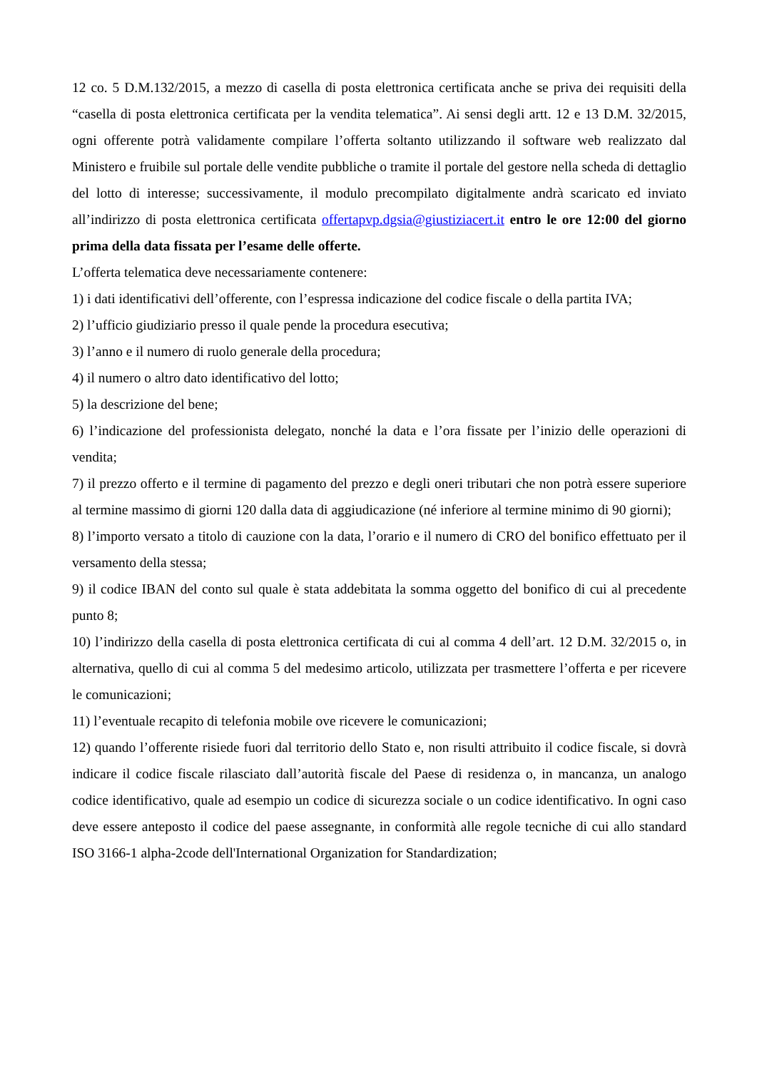12 co. 5 D.M.132/2015, a mezzo di casella di posta elettronica certificata anche se priva dei requisiti della “casella di posta elettronica certificata per la vendita telematica”. Ai sensi degli artt. 12 e 13 D.M. 32/2015, ogni offerente potrà validamente compilare l’offerta soltanto utilizzando il software web realizzato dal Ministero e fruibile sul portale delle vendite pubbliche o tramite il portale del gestore nella scheda di dettaglio del lotto di interesse; successivamente, il modulo precompilato digitalmente andrà scaricato ed inviato all’indirizzo di posta elettronica certificata offertapvp.dgsia@giustiziacert.it entro le ore 12:00 del giorno prima della data fissata per l’esame delle offerte.
L’offerta telematica deve necessariamente contenere:
1) i dati identificativi dell’offerente, con l’espressa indicazione del codice fiscale o della partita IVA;
2) l’ufficio giudiziario presso il quale pende la procedura esecutiva;
3) l’anno e il numero di ruolo generale della procedura;
4) il numero o altro dato identificativo del lotto;
5) la descrizione del bene;
6) l’indicazione del professionista delegato, nonché la data e l’ora fissate per l’inizio delle operazioni di vendita;
7) il prezzo offerto e il termine di pagamento del prezzo e degli oneri tributari che non potrà essere superiore al termine massimo di giorni 120 dalla data di aggiudicazione (né inferiore al termine minimo di 90 giorni);
8) l’importo versato a titolo di cauzione con la data, l’orario e il numero di CRO del bonifico effettuato per il versamento della stessa;
9) il codice IBAN del conto sul quale è stata addebitata la somma oggetto del bonifico di cui al precedente punto 8;
10) l’indirizzo della casella di posta elettronica certificata di cui al comma 4 dell’art. 12 D.M. 32/2015 o, in alternativa, quello di cui al comma 5 del medesimo articolo, utilizzata per trasmettere l’offerta e per ricevere le comunicazioni;
11) l’eventuale recapito di telefonia mobile ove ricevere le comunicazioni;
12) quando l’offerente risiede fuori dal territorio dello Stato e, non risulti attribuito il codice fiscale, si dovrà indicare il codice fiscale rilasciato dall’autorità fiscale del Paese di residenza o, in mancanza, un analogo codice identificativo, quale ad esempio un codice di sicurezza sociale o un codice identificativo. In ogni caso deve essere anteposto il codice del paese assegnante, in conformità alle regole tecniche di cui allo standard ISO 3166-1 alpha-2code dell'International Organization for Standardization;